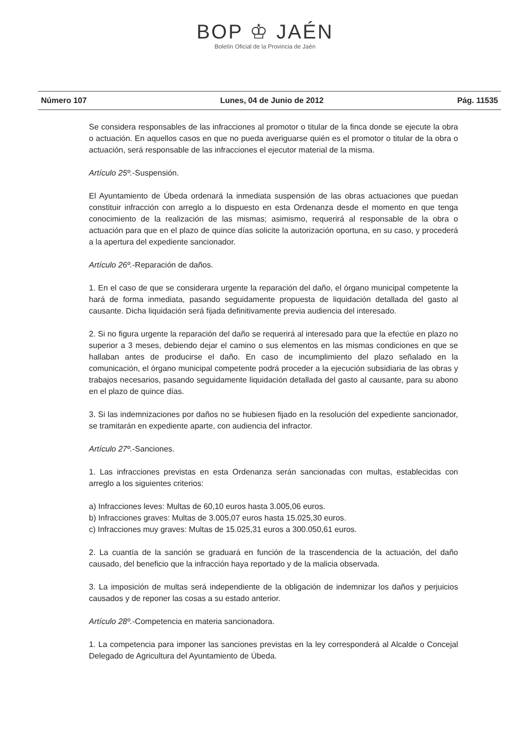BOP ♔ JAÉN
Boletín Oficial de la Provincia de Jaén
Número 107 Lunes, 04 de Junio de 2012 Pág. 11535
Se considera responsables de las infracciones al promotor o titular de la finca donde se ejecute la obra o actuación. En aquellos casos en que no pueda averiguarse quién es el promotor o titular de la obra o actuación, será responsable de las infracciones el ejecutor material de la misma.
Artículo 25º.-Suspensión.
El Ayuntamiento de Úbeda ordenará la inmediata suspensión de las obras actuaciones que puedan constituir infracción con arreglo a lo dispuesto en esta Ordenanza desde el momento en que tenga conocimiento de la realización de las mismas; asimismo, requerirá al responsable de la obra o actuación para que en el plazo de quince días solicite la autorización oportuna, en su caso, y procederá a la apertura del expediente sancionador.
Artículo 26º.-Reparación de daños.
1. En el caso de que se considerara urgente la reparación del daño, el órgano municipal competente la hará de forma inmediata, pasando seguidamente propuesta de liquidación detallada del gasto al causante. Dicha liquidación será fijada definitivamente previa audiencia del interesado.
2. Si no figura urgente la reparación del daño se requerirá al interesado para que la efectúe en plazo no superior a 3 meses, debiendo dejar el camino o sus elementos en las mismas condiciones en que se hallaban antes de producirse el daño. En caso de incumplimiento del plazo señalado en la comunicación, el órgano municipal competente podrá proceder a la ejecución subsidiaria de las obras y trabajos necesarios, pasando seguidamente liquidación detallada del gasto al causante, para su abono en el plazo de quince días.
3. Si las indemnizaciones por daños no se hubiesen fijado en la resolución del expediente sancionador, se tramitarán en expediente aparte, con audiencia del infractor.
Artículo 27º.-Sanciones.
1. Las infracciones previstas en esta Ordenanza serán sancionadas con multas, establecidas con arreglo a los siguientes criterios:
a) Infracciones leves: Multas de 60,10 euros hasta 3.005,06 euros.
b) Infracciones graves: Multas de 3.005,07 euros hasta 15.025,30 euros.
c) Infracciones muy graves: Multas de 15.025,31 euros a 300.050,61 euros.
2. La cuantía de la sanción se graduará en función de la trascendencia de la actuación, del daño causado, del beneficio que la infracción haya reportado y de la malicia observada.
3. La imposición de multas será independiente de la obligación de indemnizar los daños y perjuicios causados y de reponer las cosas a su estado anterior.
Artículo 28º.-Competencia en materia sancionadora.
1. La competencia para imponer las sanciones previstas en la ley corresponderá al Alcalde o Concejal Delegado de Agricultura del Ayuntamiento de Úbeda.